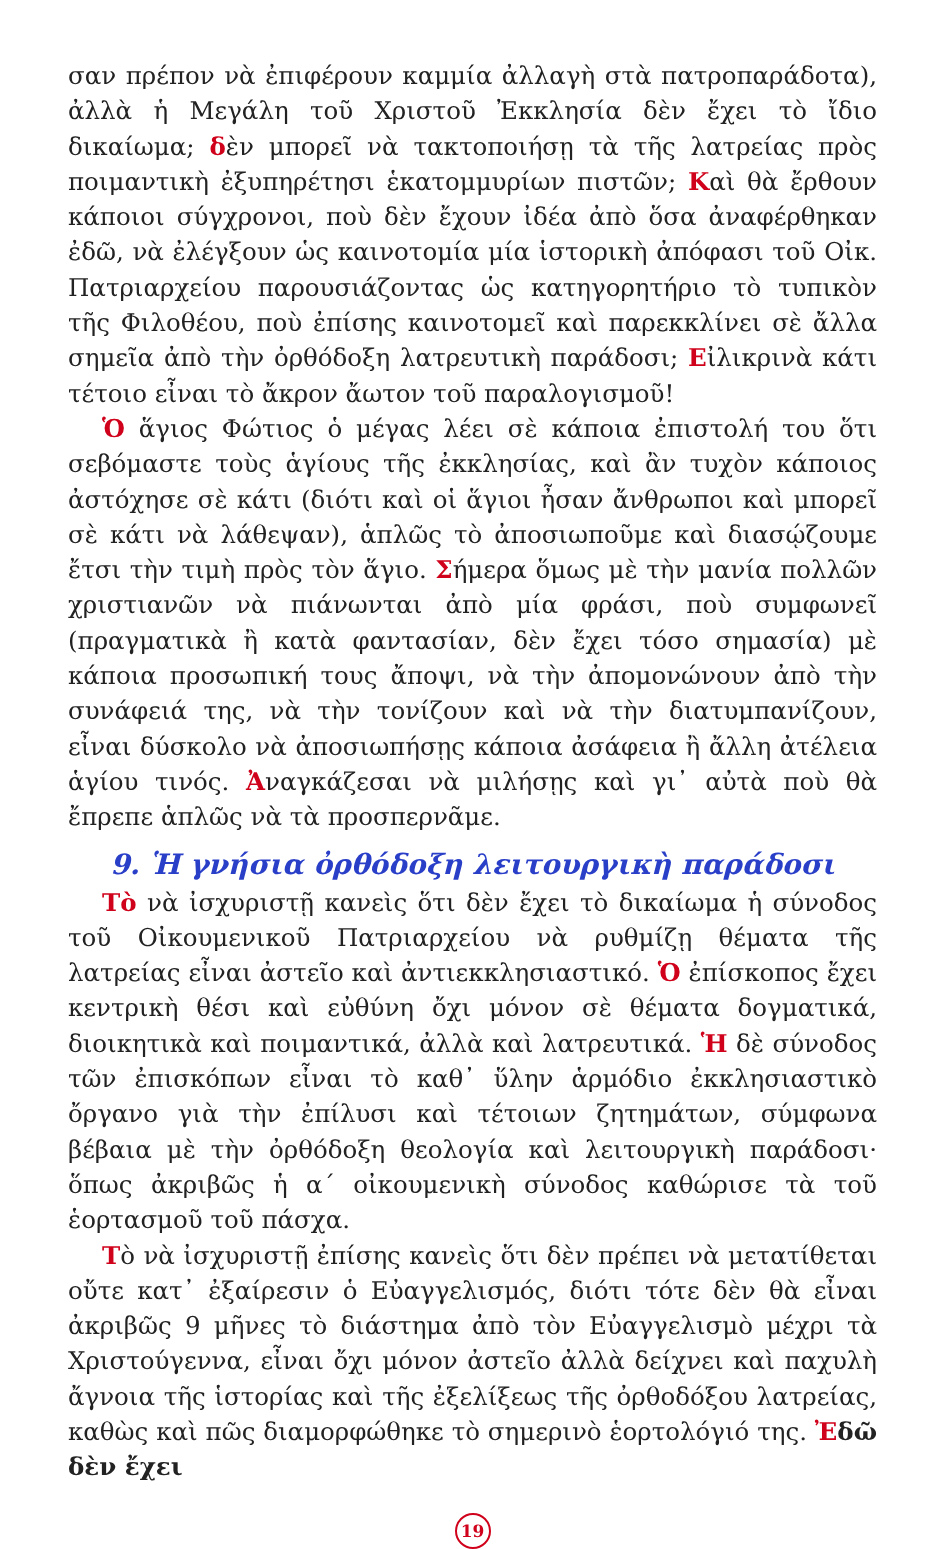σαν πρέπον νὰ ἐπιφέρουν καμμία ἀλλαγὴ στὰ πατροπαράδοτα), ἀλλὰ ἡ Μεγάλη τοῦ Χριστοῦ Ἐκκλησία δὲν ἔχει τὸ ἴδιο δικαίωμα; δὲν μπορεῖ νὰ τακτοποιήσῃ τὰ τῆς λατρείας πρὸς ποιμαντικὴ ἐξυπηρέτησι ἑκατομμυρίων πιστῶν; Καὶ θὰ ἔρθουν κάποιοι σύγχρονοι, ποὺ δὲν ἔχουν ἰδέα ἀπὸ ὅσα ἀναφέρθηκαν ἐδῶ, νὰ ἐλέγξουν ὡς καινοτομία μία ἱστορικὴ ἀπόφασι τοῦ Οἰκ. Πατριαρχείου παρουσιάζοντας ὡς κατηγορητήριο τὸ τυπικὸν τῆς Φιλοθέου, ποὺ ἐπίσης καινοτομεῖ καὶ παρεκκλίνει σὲ ἄλλα σημεῖα ἀπὸ τὴν ὀρθόδοξη λατρευτικὴ παράδοσι; Εἰλικρινὰ κάτι τέτοιο εἶναι τὸ ἄκρον ἄωτον τοῦ παραλογισμοῦ!
Ὁ ἅγιος Φώτιος ὁ μέγας λέει σὲ κάποια ἐπιστολή του ὅτι σεβόμαστε τοὺς ἁγίους τῆς ἐκκλησίας, καὶ ἂν τυχὸν κάποιος ἀστόχησε σὲ κάτι (διότι καὶ οἱ ἅγιοι ἦσαν ἄνθρωποι καὶ μπορεῖ σὲ κάτι νὰ λάθεψαν), ἁπλῶς τὸ ἀποσιωποῦμε καὶ διασῴζουμε ἔτσι τὴν τιμὴ πρὸς τὸν ἅγιο. Σήμερα ὅμως μὲ τὴν μανία πολλῶν χριστιανῶν νὰ πιάνωνται ἀπὸ μία φράσι, ποὺ συμφωνεῖ (πραγματικὰ ἢ κατὰ φαντασίαν, δὲν ἔχει τόσο σημασία) μὲ κάποια προσωπική τους ἄποψι, νὰ τὴν ἀπομονώνουν ἀπὸ τὴν συνάφειά της, νὰ τὴν τονίζουν καὶ νὰ τὴν διατυμπανίζουν, εἶναι δύσκολο νὰ ἀποσιωπήσῃς κάποια ἀσάφεια ἢ ἄλλη ἀτέλεια ἁγίου τινός. Ἀναγκάζεσαι νὰ μιλήσῃς καὶ γι᾿ αὐτὰ ποὺ θὰ ἔπρεπε ἁπλῶς νὰ τὰ προσπερνᾶμε.
9. Ἡ γνήσια ὀρθόδοξη λειτουργικὴ παράδοσι
Τὸ νὰ ἰσχυριστῇ κανεὶς ὅτι δὲν ἔχει τὸ δικαίωμα ἡ σύνοδος τοῦ Οἰκουμενικοῦ Πατριαρχείου νὰ ρυθμίζῃ θέματα τῆς λατρείας εἶναι ἀστεῖο καὶ ἀντιεκκλησιαστικό. Ὁ ἐπίσκοπος ἔχει κεντρικὴ θέσι καὶ εὐθύνη ὄχι μόνον σὲ θέματα δογματικά, διοικητικὰ καὶ ποιμαντικά, ἀλλὰ καὶ λατρευτικά. Ἡ δὲ σύνοδος τῶν ἐπισκόπων εἶναι τὸ καθ᾿ ὕλην ἁρμόδιο ἐκκλησιαστικὸ ὄργανο γιὰ τὴν ἐπίλυσι καὶ τέτοιων ζητημάτων, σύμφωνα βέβαια μὲ τὴν ὀρθόδοξη θεολογία καὶ λειτουργικὴ παράδοσι· ὅπως ἀκριβῶς ἡ α´ οἰκουμενικὴ σύνοδος καθώρισε τὰ τοῦ ἑορτασμοῦ τοῦ πάσχα.
Τὸ νὰ ἰσχυριστῇ ἐπίσης κανεὶς ὅτι δὲν πρέπει νὰ μετατίθεται οὔτε κατ᾿ ἐξαίρεσιν ὁ Εὐαγγελισμός, διότι τότε δὲν θὰ εἶναι ἀκριβῶς 9 μῆνες τὸ διάστημα ἀπὸ τὸν Εὐαγγελισμὸ μέχρι τὰ Χριστούγεννα, εἶναι ὄχι μόνον ἀστεῖο ἀλλὰ δείχνει καὶ παχυλὴ ἄγνοια τῆς ἱστορίας καὶ τῆς ἐξελίξεως τῆς ὀρθοδόξου λατρείας, καθὼς καὶ πῶς διαμορφώθηκε τὸ σημερινὸ ἑορτολόγιό της. Ἐδῶ δὲν ἔχει
19